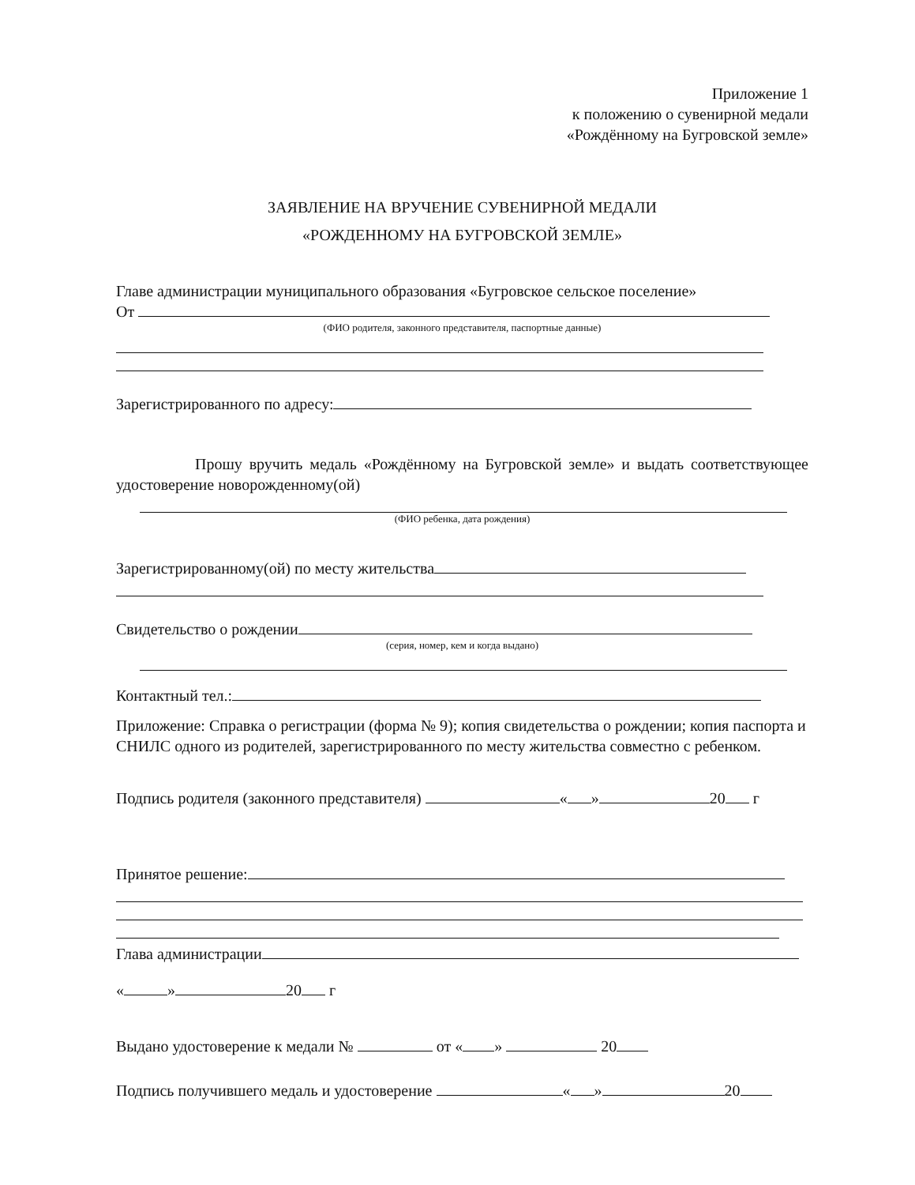Приложение 1
к положению о сувенирной медали
«Рождённому на Бугровской земле»
ЗАЯВЛЕНИЕ НА ВРУЧЕНИЕ СУВЕНИРНОЙ МЕДАЛИ
«РОЖДЕННОМУ НА БУГРОВСКОЙ ЗЕМЛЕ»
Главе администрации муниципального образования «Бугровское сельское поселение»
От
(ФИО родителя, законного представителя, паспортные данные)
Зарегистрированного по адресу:
Прошу вручить медаль «Рождённому на Бугровской земле» и выдать соответствующее удостоверение новорожденному(ой)
(ФИО ребенка, дата рождения)
Зарегистрированному(ой) по месту жительства
Свидетельство о рождении
(серия, номер, кем и когда выдано)
Контактный тел.:
Приложение: Справка о регистрации (форма № 9); копия свидетельства о рождении; копия паспорта и СНИЛС одного из родителей, зарегистрированного по месту жительства совместно с ребенком.
Подпись родителя (законного представителя) « » 20 г
Принятое решение:
Глава администрации
« » 20 г
Выдано удостоверение к медали № от « » 20
Подпись получившего медаль и удостоверение « » 20